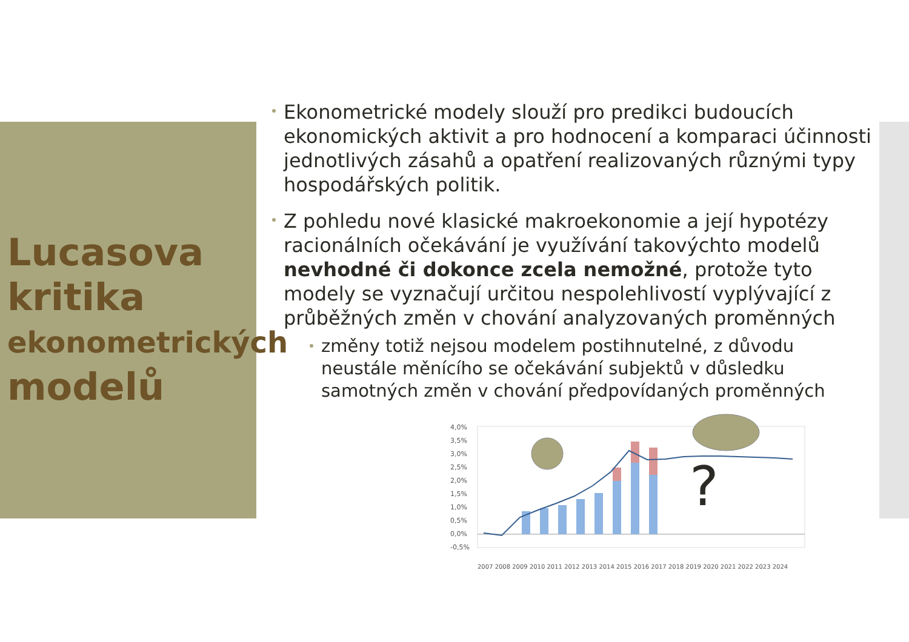Lucasova
kritika
ekonometrických
modelů
Ekonometrické modely slouží pro predikci budoucích ekonomických aktivit a pro hodnocení a komparaci účinnosti jednotlivých zásahů a opatření realizovaných různými typy hospodářských politik.
Z pohledu nové klasické makroekonomie a její hypotézy racionálních očekávání je využívání takovýchto modelů nevhodné či dokonce zcela nemožné, protože tyto modely se vyznačují určitou nespolehlivostí vyplývající z průběžných změn v chování analyzovaných proměnných
změny totiž nejsou modelem postihnutelné, z důvodu neustále měnícího se očekávání subjektů v důsledku samotných změn v chování předpovídaných proměnných
4,0%
3,5%
3,0%
2,5%
2,0%
1,5%
1,0%
0,5%
0,0%
-0,5%
?
2007 2008 2009 2010 2011 2012 2013 2014 2015 2016 2017 2018 2019 2020 2021 2022 2023 2024